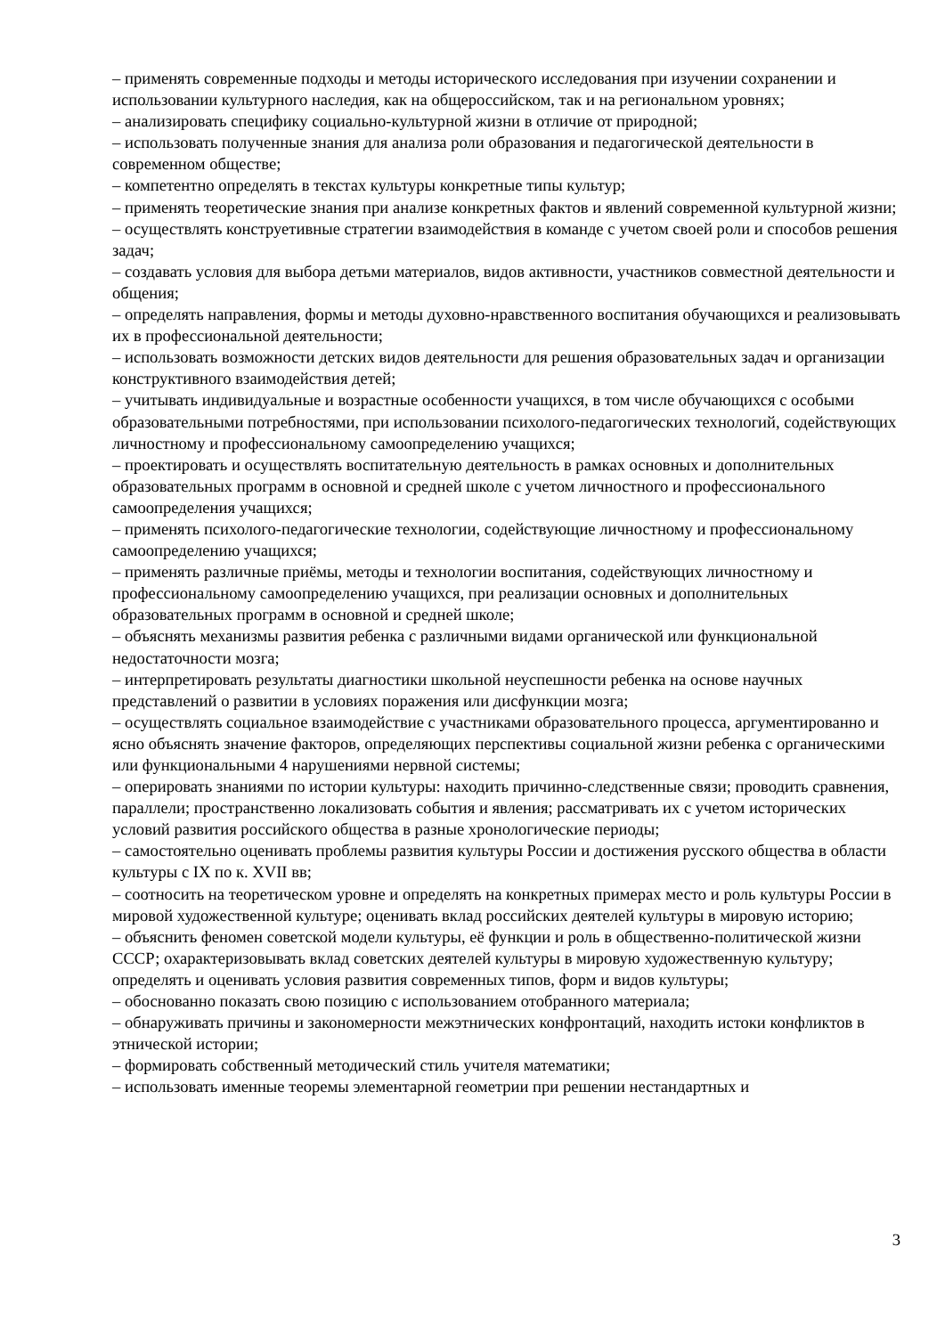– применять современные подходы и методы исторического исследования при изучении сохранении и использовании культурного наследия, как на общероссийском, так и на региональном уровнях;
– анализировать специфику социально-культурной жизни в отличие от природной;
– использовать полученные знания для анализа роли образования и педагогической деятельности в современном обществе;
– компетентно определять в текстах культуры конкретные типы культур;
– применять теоретические знания при анализе конкретных фактов и явлений современной культурной жизни;
– осуществлять конструетивные стратегии взаимодействия в команде с учетом своей роли и способов решения задач;
– создавать условия для выбора детьми материалов, видов активности, участников совместной деятельности и общения;
– определять направления, формы и методы духовно-нравственного воспитания обучающихся и реализовывать их в профессиональной деятельности;
– использовать возможности детских видов деятельности для решения образовательных задач и организации конструктивного взаимодействия детей;
– учитывать индивидуальные и возрастные особенности учащихся, в том числе обучающихся с особыми образовательными потребностями, при использовании психолого-педагогических технологий, содействующих личностному и профессиональному самоопределению учащихся;
– проектировать и осуществлять воспитательную деятельность в рамках основных и дополнительных образовательных программ в основной и средней школе с учетом личностного и профессионального самоопределения учащихся;
– применять психолого-педагогические технологии, содействующие личностному и профессиональному самоопределению учащихся;
– применять различные приёмы, методы и технологии воспитания, содействующих личностному и профессиональному самоопределению учащихся, при реализации основных и дополнительных образовательных программ в основной и средней школе;
– объяснять механизмы развития ребенка с различными видами органической или функциональной недостаточности мозга;
– интерпретировать результаты диагностики школьной неуспешности ребенка на основе научных представлений о развитии в условиях поражения или дисфункции мозга;
– осуществлять социальное взаимодействие с участниками образовательного процесса, аргументированно и ясно объяснять значение факторов, определяющих перспективы социальной жизни ребенка с органическими или функциональными 4 нарушениями нервной системы;
– оперировать знаниями по истории культуры: находить причинно-следственные связи; проводить сравнения, параллели; пространственно локализовать события и явления; рассматривать их с учетом исторических условий развития российского общества в разные хронологические периоды;
– самостоятельно оценивать проблемы развития культуры России и достижения русского общества в области культуры с IX по к. XVII вв;
– соотносить на теоретическом уровне и определять на конкретных примерах место и роль культуры России в мировой художественной культуре; оценивать вклад российских деятелей культуры в мировую историю;
– объяснить феномен советской модели культуры, её функции и роль в общественно-политической жизни СССР; охарактеризовывать вклад советских деятелей культуры в мировую художественную культуру; определять и оценивать условия развития современных типов, форм и видов культуры;
– обоснованно показать свою позицию с использованием отобранного материала;
– обнаруживать причины и закономерности межэтнических конфронтаций, находить истоки конфликтов в этнической истории;
– формировать собственный методический стиль учителя математики;
– использовать именные теоремы элементарной геометрии при решении нестандартных и
3